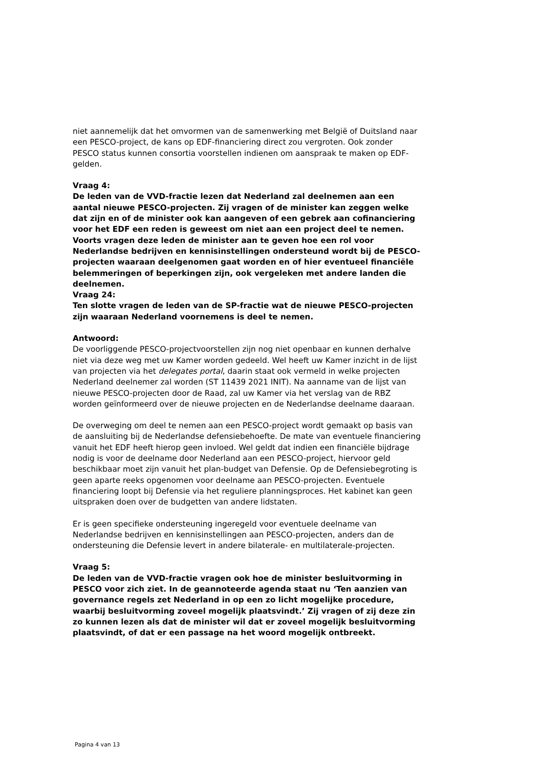niet aannemelijk dat het omvormen van de samenwerking met België of Duitsland naar een PESCO-project, de kans op EDF-financiering direct zou vergroten. Ook zonder PESCO status kunnen consortia voorstellen indienen om aanspraak te maken op EDF-gelden.
Vraag 4:
De leden van de VVD-fractie lezen dat Nederland zal deelnemen aan een aantal nieuwe PESCO-projecten. Zij vragen of de minister kan zeggen welke dat zijn en of de minister ook kan aangeven of een gebrek aan cofinanciering voor het EDF een reden is geweest om niet aan een project deel te nemen. Voorts vragen deze leden de minister aan te geven hoe een rol voor Nederlandse bedrijven en kennisinstellingen ondersteund wordt bij de PESCO-projecten waaraan deelgenomen gaat worden en of hier eventueel financiële belemmeringen of beperkingen zijn, ook vergeleken met andere landen die deelnemen.
Vraag 24:
Ten slotte vragen de leden van de SP-fractie wat de nieuwe PESCO-projecten zijn waaraan Nederland voornemens is deel te nemen.
Antwoord:
De voorliggende PESCO-projectvoorstellen zijn nog niet openbaar en kunnen derhalve niet via deze weg met uw Kamer worden gedeeld. Wel heeft uw Kamer inzicht in de lijst van projecten via het delegates portal, daarin staat ook vermeld in welke projecten Nederland deelnemer zal worden (ST 11439 2021 INIT). Na aanname van de lijst van nieuwe PESCO-projecten door de Raad, zal uw Kamer via het verslag van de RBZ worden geïnformeerd over de nieuwe projecten en de Nederlandse deelname daaraan.
De overweging om deel te nemen aan een PESCO-project wordt gemaakt op basis van de aansluiting bij de Nederlandse defensiebehoefte. De mate van eventuele financiering vanuit het EDF heeft hierop geen invloed. Wel geldt dat indien een financiële bijdrage nodig is voor de deelname door Nederland aan een PESCO-project, hiervoor geld beschikbaar moet zijn vanuit het plan-budget van Defensie. Op de Defensiebegroting is geen aparte reeks opgenomen voor deelname aan PESCO-projecten. Eventuele financiering loopt bij Defensie via het reguliere planningsproces. Het kabinet kan geen uitspraken doen over de budgetten van andere lidstaten.
Er is geen specifieke ondersteuning ingeregeld voor eventuele deelname van Nederlandse bedrijven en kennisinstellingen aan PESCO-projecten, anders dan de ondersteuning die Defensie levert in andere bilaterale- en multilaterale-projecten.
Vraag 5:
De leden van de VVD-fractie vragen ook hoe de minister besluitvorming in PESCO voor zich ziet. In de geannoteerde agenda staat nu ‘Ten aanzien van governance regels zet Nederland in op een zo licht mogelijke procedure, waarbij besluitvorming zoveel mogelijk plaatsvindt.’ Zij vragen of zij deze zin zo kunnen lezen als dat de minister wil dat er zoveel mogelijk besluitvorming plaatsvindt, of dat er een passage na het woord mogelijk ontbreekt.
Pagina 4 van 13